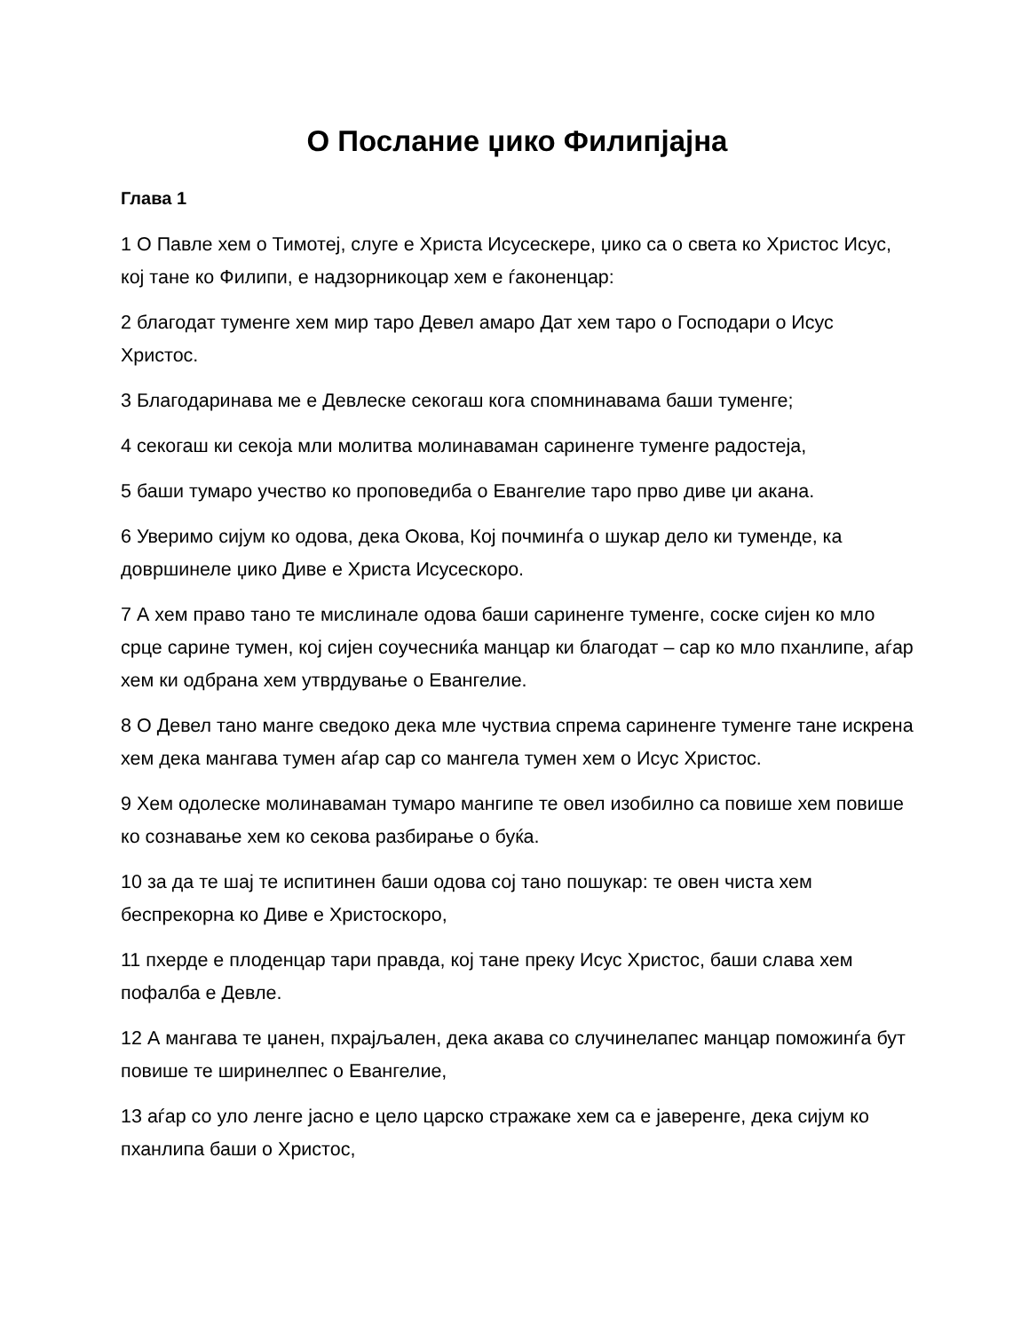О Послание џико Филипјајна
Глава 1
1 О Павле хем о Тимотеј, слуге е Христа Исусескере, џико са о света ко Христос Исус, кој тане ко Филипи, е надзорникоцар хем е ѓаконенцар:
2 благодат туменге хем мир таро Девел амаро Дат хем таро о Господари о Исус Христос.
3 Благодаринава ме е Девлеске секогаш кога спомнинавама баши туменге;
4 секогаш ки секоја мли молитва молинаваман сариненге туменге радостеја,
5 баши тумаро учество ко проповедиба о Евангелие таро прво диве џи акана.
6 Уверимо сијум ко одова, дека Окова, Кој почминѓа о шукар дело ки туменде, ка довршинеле џико Диве е Христа Исусескоро.
7 А хем право тано те мислинале одова баши сариненге туменге, соске сијен ко мло срце сарине тумен, кој сијен соучесниќа манцар ки благодат – сар ко мло пханлипе, аѓар хем ки одбрана хем утврдување о Евангелие.
8 О Девел тано манге сведоко дека мле чуствиа спрема сариненге туменге тане искрена хем дека мангава тумен аѓар сар со мангела тумен хем о Исус Христос.
9 Хем одолеске молинаваман тумаро мангипе те овел изобилно са повише хем повише ко сознавање хем ко секова разбирање о буќа.
10 за да те шај те испитинен баши одова сој тано пошукар: те овен чиста хем беспрекорна ко Диве е Христоскоро,
11 пхерде е плоденцар тари правда, кој тане преку Исус Христос, баши слава хем пофалба е Девле.
12 А мангава те џанен, пхрајљален, дека акава со случинелапес манцар поможинѓа бут повише те ширинелпес о Евангелие,
13 аѓар со уло ленге јасно е цело царско стражаке хем са е јаверенге, дека сијум ко пханлипа баши о Христос,